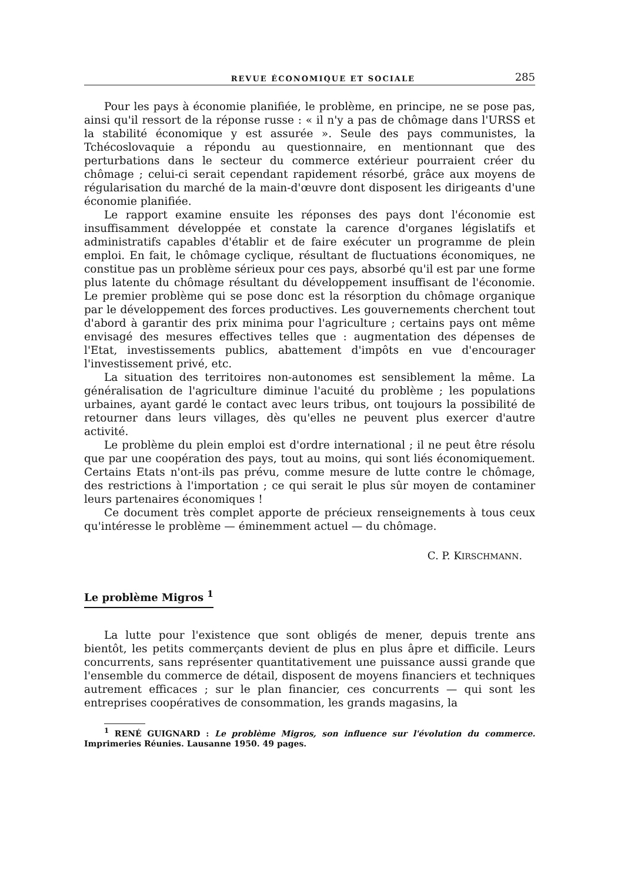REVUE ÉCONOMIQUE ET SOCIALE 285
Pour les pays à économie planifiée, le problème, en principe, ne se pose pas, ainsi qu'il ressort de la réponse russe : « il n'y a pas de chômage dans l'URSS et la stabilité économique y est assurée ». Seule des pays communistes, la Tchécoslovaquie a répondu au questionnaire, en mentionnant que des perturbations dans le secteur du commerce extérieur pourraient créer du chômage ; celui-ci serait cependant rapidement résorbé, grâce aux moyens de régularisation du marché de la main-d'œuvre dont disposent les dirigeants d'une économie planifiée.
Le rapport examine ensuite les réponses des pays dont l'économie est insuffisamment développée et constate la carence d'organes législatifs et administratifs capables d'établir et de faire exécuter un programme de plein emploi. En fait, le chômage cyclique, résultant de fluctuations économiques, ne constitue pas un problème sérieux pour ces pays, absorbé qu'il est par une forme plus latente du chômage résultant du développement insuffisant de l'économie. Le premier problème qui se pose donc est la résorption du chômage organique par le développement des forces productives. Les gouvernements cherchent tout d'abord à garantir des prix minima pour l'agriculture ; certains pays ont même envisagé des mesures effectives telles que : augmentation des dépenses de l'Etat, investissements publics, abattement d'impôts en vue d'encourager l'investissement privé, etc.
La situation des territoires non-autonomes est sensiblement la même. La généralisation de l'agriculture diminue l'acuité du problème ; les populations urbaines, ayant gardé le contact avec leurs tribus, ont toujours la possibilité de retourner dans leurs villages, dès qu'elles ne peuvent plus exercer d'autre activité.
Le problème du plein emploi est d'ordre international ; il ne peut être résolu que par une coopération des pays, tout au moins, qui sont liés économiquement. Certains Etats n'ont-ils pas prévu, comme mesure de lutte contre le chômage, des restrictions à l'importation ; ce qui serait le plus sûr moyen de contaminer leurs partenaires économiques !
Ce document très complet apporte de précieux renseignements à tous ceux qu'intéresse le problème — éminemment actuel — du chômage.
C. P. KIRSCHMANN.
Le problème Migros <sup>1</sup>
La lutte pour l'existence que sont obligés de mener, depuis trente ans bientôt, les petits commerçants devient de plus en plus âpre et difficile. Leurs concurrents, sans représenter quantitativement une puissance aussi grande que l'ensemble du commerce de détail, disposent de moyens financiers et techniques autrement efficaces ; sur le plan financier, ces concurrents — qui sont les entreprises coopératives de consommation, les grands magasins, la
<sup>1</sup> RENÉ GUIGNARD : Le problème Migros, son influence sur l'évolution du commerce. Imprimeries Réunies. Lausanne 1950. 49 pages.